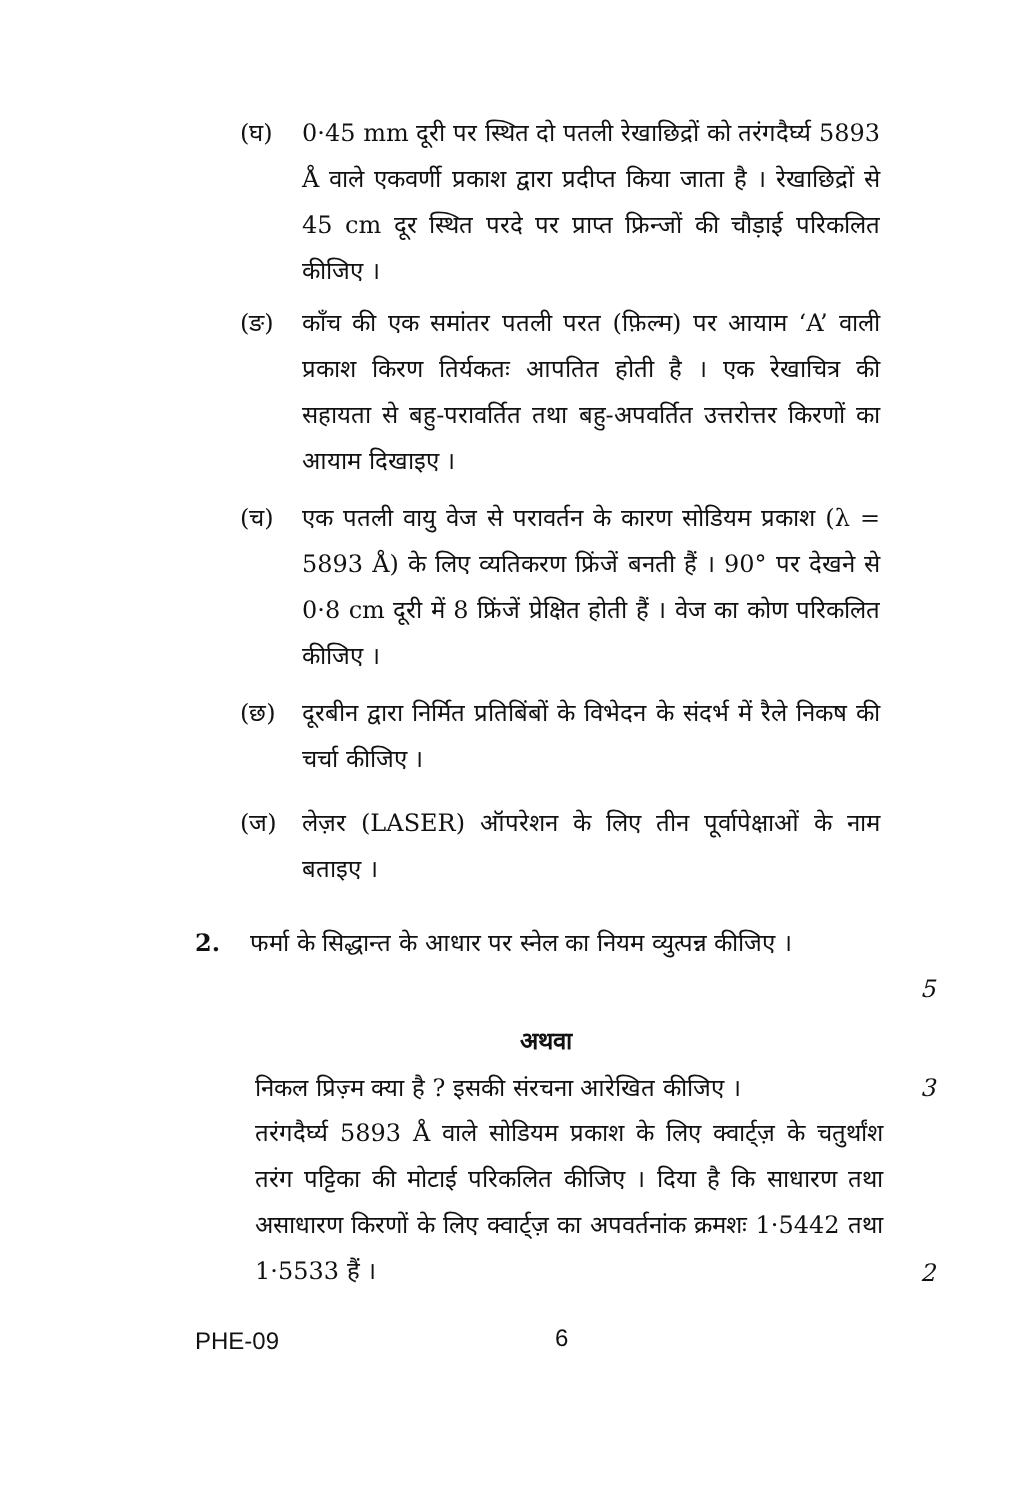(घ) 0·45 mm दूरी पर स्थित दो पतली रेखाछिद्रों को तरंगदैर्घ्य 5893 Å वाले एकवर्णी प्रकाश द्वारा प्रदीप्त किया जाता है । रेखाछिद्रों से 45 cm दूर स्थित परदे पर प्राप्त फ्रिन्जों की चौड़ाई परिकलित कीजिए ।
(ङ) काँच की एक समांतर पतली परत (फ़िल्म) पर आयाम ‘A’ वाली प्रकाश किरण तिर्यकतः आपतित होती है । एक रेखाचित्र की सहायता से बहु-परावर्तित तथा बहु-अपवर्तित उत्तरोत्तर किरणों का आयाम दिखाइए ।
(च) एक पतली वायु वेज से परावर्तन के कारण सोडियम प्रकाश (λ = 5893 Å) के लिए व्यतिकरण फ्रिंजें बनती हैं । 90° पर देखने से 0·8 cm दूरी में 8 फ्रिंजें प्रेक्षित होती हैं । वेज का कोण परिकलित कीजिए ।
(छ) दूरबीन द्वारा निर्मित प्रतिबिंबों के विभेदन के संदर्भ में रैले निकष की चर्चा कीजिए ।
(ज) लेज़र (LASER) ऑपरेशन के लिए तीन पूर्वापेक्षाओं के नाम बताइए ।
2. फर्मा के सिद्धान्त के आधार पर स्नेल का नियम व्युत्पन्न कीजिए ।
5
अथवा
निकल प्रिज़्म क्या है ? इसकी संरचना आरेखित कीजिए ।
3
तरंगदैर्घ्य 5893 Å वाले सोडियम प्रकाश के लिए क्वार्ट्ज़ के चतुर्थांश तरंग पट्टिका की मोटाई परिकलित कीजिए । दिया है कि साधारण तथा असाधारण किरणों के लिए क्वार्ट्ज़ का अपवर्तनांक क्रमशः 1·5442 तथा 1·5533 हैं ।
2
PHE-09 6